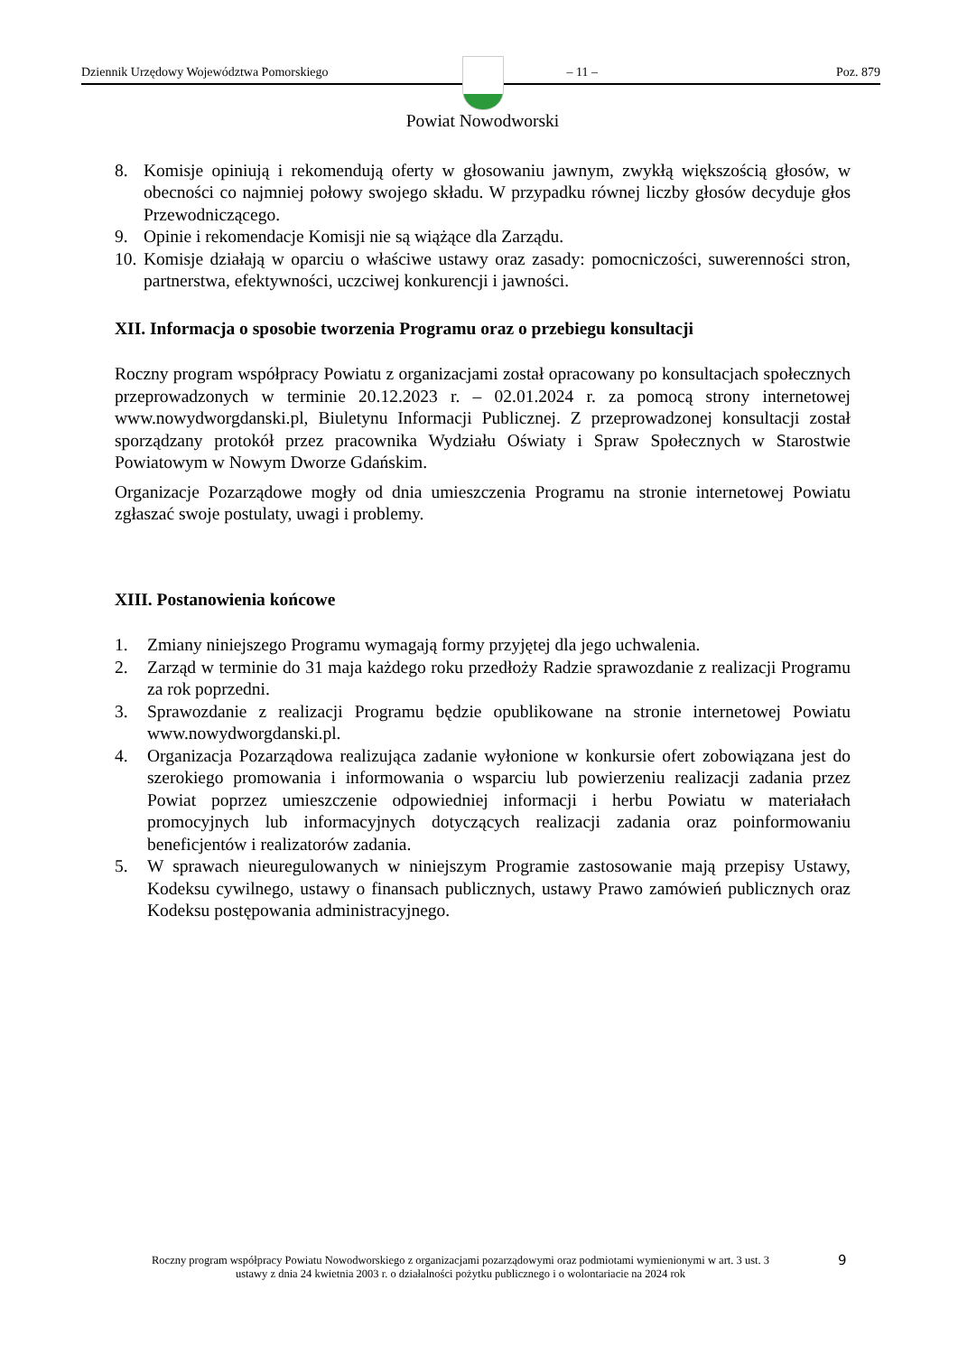Dziennik Urzędowy Województwa Pomorskiego – 11 – Poz. 879
Powiat Nowodworski
8. Komisje opiniują i rekomendują oferty w głosowaniu jawnym, zwykłą większością głosów, w obecności co najmniej połowy swojego składu. W przypadku równej liczby głosów decyduje głos Przewodniczącego.
9. Opinie i rekomendacje Komisji nie są wiążące dla Zarządu.
10. Komisje działają w oparciu o właściwe ustawy oraz zasady: pomocniczości, suwerenności stron, partnerstwa, efektywności, uczciwej konkurencji i jawności.
XII. Informacja o sposobie tworzenia Programu oraz o przebiegu konsultacji
Roczny program współpracy Powiatu z organizacjami został opracowany po konsultacjach społecznych przeprowadzonych w terminie 20.12.2023 r. – 02.01.2024 r. za pomocą strony internetowej www.nowydworgdanski.pl, Biuletynu Informacji Publicznej. Z przeprowadzonej konsultacji został sporządzany protokół przez pracownika Wydziału Oświaty i Spraw Społecznych w Starostwie Powiatowym w Nowym Dworze Gdańskim.
Organizacje Pozarządowe mogły od dnia umieszczenia Programu na stronie internetowej Powiatu zgłaszać swoje postulaty, uwagi i problemy.
XIII. Postanowienia końcowe
1. Zmiany niniejszego Programu wymagają formy przyjętej dla jego uchwalenia.
2. Zarząd w terminie do 31 maja każdego roku przedłoży Radzie sprawozdanie z realizacji Programu za rok poprzedni.
3. Sprawozdanie z realizacji Programu będzie opublikowane na stronie internetowej Powiatu www.nowydworgdanski.pl.
4. Organizacja Pozarządowa realizująca zadanie wyłonione w konkursie ofert zobowiązana jest do szerokiego promowania i informowania o wsparciu lub powierzeniu realizacji zadania przez Powiat poprzez umieszczenie odpowiedniej informacji i herbu Powiatu w materiałach promocyjnych lub informacyjnych dotyczących realizacji zadania oraz poinformowaniu beneficjentów i realizatorów zadania.
5. W sprawach nieuregulowanych w niniejszym Programie zastosowanie mają przepisy Ustawy, Kodeksu cywilnego, ustawy o finansach publicznych, ustawy Prawo zamówień publicznych oraz Kodeksu postępowania administracyjnego.
Roczny program współpracy Powiatu Nowodworskiego z organizacjami pozarządowymi oraz podmiotami wymienionymi w art. 3 ust. 3 ustawy z dnia 24 kwietnia 2003 r. o działalności pożytku publicznego i o wolontariacie na 2024 rok
9